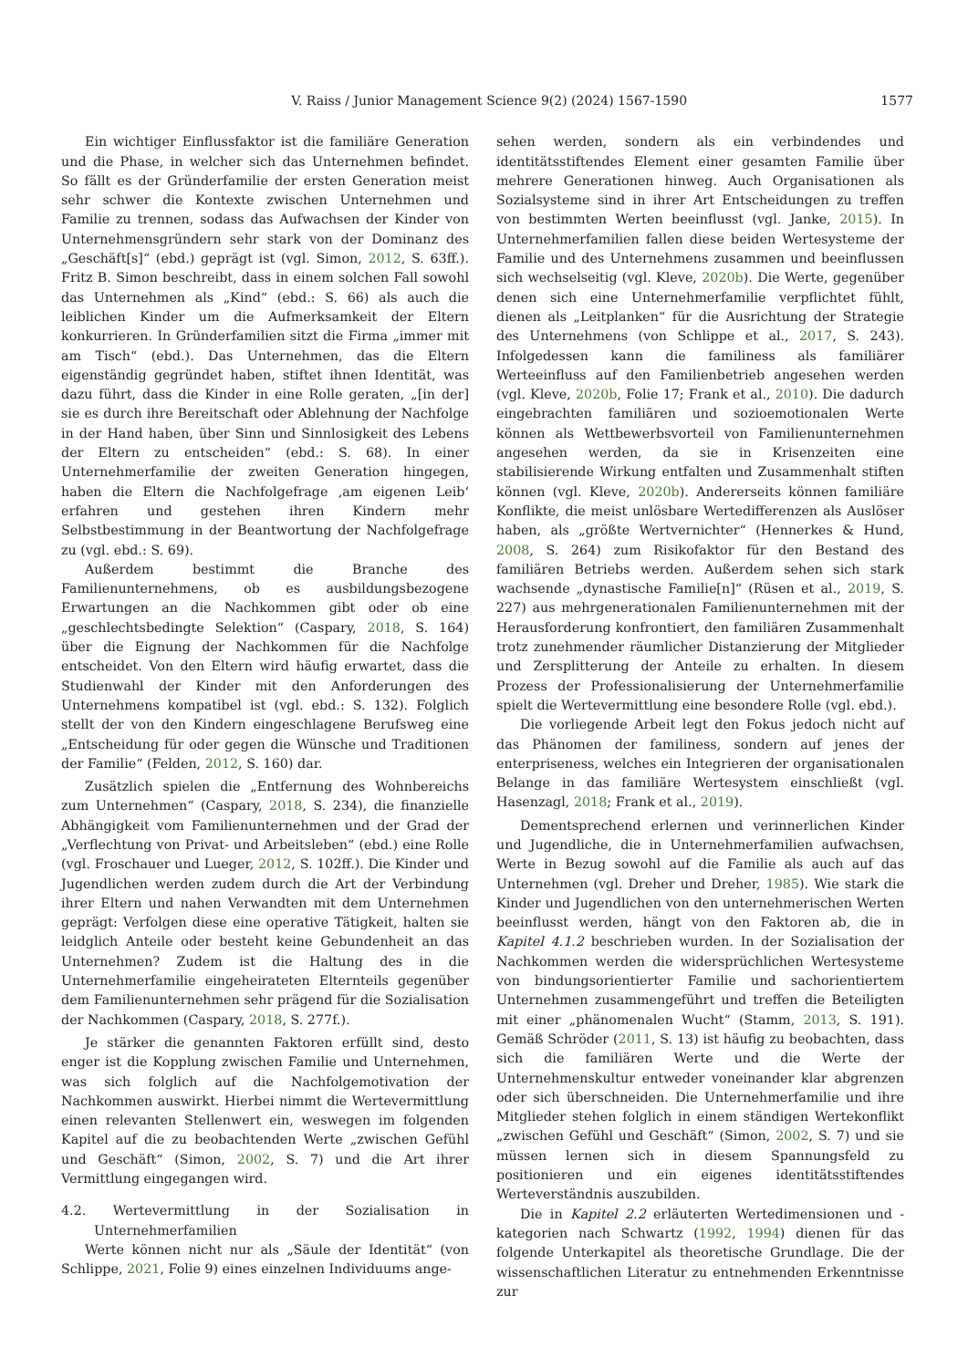V. Raiss / Junior Management Science 9(2) (2024) 1567-1590 1577
Ein wichtiger Einflussfaktor ist die familiäre Generation und die Phase, in welcher sich das Unternehmen befindet. So fällt es der Gründerfamilie der ersten Generation meist sehr schwer die Kontexte zwischen Unternehmen und Familie zu trennen, sodass das Aufwachsen der Kinder von Unternehmensgründern sehr stark von der Dominanz des „Geschäft[s]“ (ebd.) geprägt ist (vgl. Simon, 2012, S. 63ff.). Fritz B. Simon beschreibt, dass in einem solchen Fall sowohl das Unternehmen als „Kind“ (ebd.: S. 66) als auch die leiblichen Kinder um die Aufmerksamkeit der Eltern konkurrieren. In Gründerfamilien sitzt die Firma „immer mit am Tisch“ (ebd.). Das Unternehmen, das die Eltern eigenständig gegründet haben, stiftet ihnen Identität, was dazu führt, dass die Kinder in eine Rolle geraten, „[in der] sie es durch ihre Bereitschaft oder Ablehnung der Nachfolge in der Hand haben, über Sinn und Sinnlosigkeit des Lebens der Eltern zu entscheiden“ (ebd.: S. 68). In einer Unternehmerfamilie der zweiten Generation hingegen, haben die Eltern die Nachfolgefrage ‚am eigenen Leib‘ erfahren und gestehen ihren Kindern mehr Selbstbestimmung in der Beantwortung der Nachfolgefrage zu (vgl. ebd.: S. 69).
Außerdem bestimmt die Branche des Familienunternehmens, ob es ausbildungsbezogene Erwartungen an die Nachkommen gibt oder ob eine „geschlechtsbedingte Selektion“ (Caspary, 2018, S. 164) über die Eignung der Nachkommen für die Nachfolge entscheidet. Von den Eltern wird häufig erwartet, dass die Studienwahl der Kinder mit den Anforderungen des Unternehmens kompatibel ist (vgl. ebd.: S. 132). Folglich stellt der von den Kindern eingeschlagene Berufsweg eine „Entscheidung für oder gegen die Wünsche und Traditionen der Familie“ (Felden, 2012, S. 160) dar.
Zusätzlich spielen die „Entfernung des Wohnbereichs zum Unternehmen“ (Caspary, 2018, S. 234), die finanzielle Abhängigkeit vom Familienunternehmen und der Grad der „Verflechtung von Privat- und Arbeitsleben“ (ebd.) eine Rolle (vgl. Froschauer und Lueger, 2012, S. 102ff.). Die Kinder und Jugendlichen werden zudem durch die Art der Verbindung ihrer Eltern und nahen Verwandten mit dem Unternehmen geprägt: Verfolgen diese eine operative Tätigkeit, halten sie leidglich Anteile oder besteht keine Gebundenheit an das Unternehmen? Zudem ist die Haltung des in die Unternehmerfamilie eingeheirateten Elternteils gegenüber dem Familienunternehmen sehr prägend für die Sozialisation der Nachkommen (Caspary, 2018, S. 277f.).
Je stärker die genannten Faktoren erfüllt sind, desto enger ist die Kopplung zwischen Familie und Unternehmen, was sich folglich auf die Nachfolgemotivation der Nachkommen auswirkt. Hierbei nimmt die Wertevermittlung einen relevanten Stellenwert ein, weswegen im folgenden Kapitel auf die zu beobachtenden Werte „zwischen Gefühl und Geschäft“ (Simon, 2002, S. 7) und die Art ihrer Vermittlung eingegangen wird.
4.2. Wertevermittlung in der Sozialisation in Unternehmerfamilien
Werte können nicht nur als „Säule der Identität“ (von Schlippe, 2021, Folie 9) eines einzelnen Individuums ange-
sehen werden, sondern als ein verbindendes und identitätsstiftendes Element einer gesamten Familie über mehrere Generationen hinweg. Auch Organisationen als Sozialsysteme sind in ihrer Art Entscheidungen zu treffen von bestimmten Werten beeinflusst (vgl. Janke, 2015). In Unternehmerfamilien fallen diese beiden Wertesysteme der Familie und des Unternehmens zusammen und beeinflussen sich wechselseitig (vgl. Kleve, 2020b). Die Werte, gegenüber denen sich eine Unternehmerfamilie verpflichtet fühlt, dienen als „Leitplanken“ für die Ausrichtung der Strategie des Unternehmens (von Schlippe et al., 2017, S. 243). Infolgedessen kann die familiness als familiärer Werteeinfluss auf den Familienbetrieb angesehen werden (vgl. Kleve, 2020b, Folie 17; Frank et al., 2010). Die dadurch eingebrachten familiären und sozioemotionalen Werte können als Wettbewerbsvorteil von Familienunternehmen angesehen werden, da sie in Krisenzeiten eine stabilisierende Wirkung entfalten und Zusammenhalt stiften können (vgl. Kleve, 2020b). Andererseits können familiäre Konflikte, die meist unlösbare Wertedifferenzen als Auslöser haben, als „größte Wertvernichter“ (Hennerkes & Hund, 2008, S. 264) zum Risikofaktor für den Bestand des familiären Betriebs werden. Außerdem sehen sich stark wachsende „dynastische Familie[n]“ (Rüsen et al., 2019, S. 227) aus mehrgenerationalen Familienunternehmen mit der Herausforderung konfrontiert, den familiären Zusammenhalt trotz zunehmender räumlicher Distanzierung der Mitglieder und Zersplitterung der Anteile zu erhalten. In diesem Prozess der Professionalisierung der Unternehmerfamilie spielt die Wertevermittlung eine besondere Rolle (vgl. ebd.).
Die vorliegende Arbeit legt den Fokus jedoch nicht auf das Phänomen der familiness, sondern auf jenes der enterpriseness, welches ein Integrieren der organisationalen Belange in das familiäre Wertesystem einschließt (vgl. Hasenzagl, 2018; Frank et al., 2019).
Dementsprechend erlernen und verinnerlichen Kinder und Jugendliche, die in Unternehmerfamilien aufwachsen, Werte in Bezug sowohl auf die Familie als auch auf das Unternehmen (vgl. Dreher und Dreher, 1985). Wie stark die Kinder und Jugendlichen von den unternehmerischen Werten beeinflusst werden, hängt von den Faktoren ab, die in Kapitel 4.1.2 beschrieben wurden. In der Sozialisation der Nachkommen werden die widersprüchlichen Wertesysteme von bindungsorientierter Familie und sachorientiertem Unternehmen zusammengeführt und treffen die Beteiligten mit einer „phänomenalen Wucht“ (Stamm, 2013, S. 191). Gemäß Schröder (2011, S. 13) ist häufig zu beobachten, dass sich die familiären Werte und die Werte der Unternehmenskultur entweder voneinander klar abgrenzen oder sich überschneiden. Die Unternehmerfamilie und ihre Mitglieder stehen folglich in einem ständigen Wertekonflikt „zwischen Gefühl und Geschäft“ (Simon, 2002, S. 7) und sie müssen lernen sich in diesem Spannungsfeld zu positionieren und ein eigenes identitätsstiftendes Werteverständnis auszubilden.
Die in Kapitel 2.2 erläuterten Wertedimensionen und -kategorien nach Schwartz (1992, 1994) dienen für das folgende Unterkapitel als theoretische Grundlage. Die der wissenschaftlichen Literatur zu entnehmenden Erkenntnisse zur